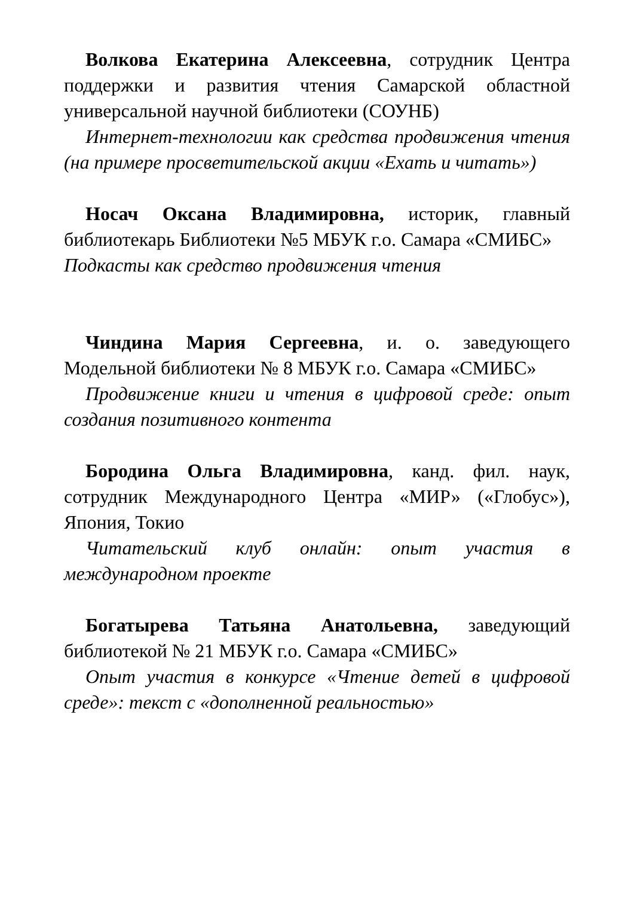Волкова Екатерина Алексеевна, сотрудник Центра поддержки и развития чтения Самарской областной универсальной научной библиотеки (СОУНБ)
Интернет-технологии как средства продвижения чтения (на примере просветительской акции «Ехать и читать»)
Носач Оксана Владимировна, историк, главный библиотекарь Библиотеки №5 МБУК г.о. Самара «СМИБС»
Подкасты как средство продвижения чтения
Чиндина Мария Сергеевна, и. о. заведующего Модельной библиотеки № 8 МБУК г.о. Самара «СМИБС»
Продвижение книги и чтения в цифровой среде: опыт создания позитивного контента
Бородина Ольга Владимировна, канд. фил. наук, сотрудник Международного Центра «МИР» («Глобус»), Япония, Токио
Читательский клуб онлайн: опыт участия в международном проекте
Богатырева Татьяна Анатольевна, заведующий библиотекой № 21 МБУК г.о. Самара «СМИБС»
Опыт участия в конкурсе «Чтение детей в цифровой среде»: текст с «дополненной реальностью»